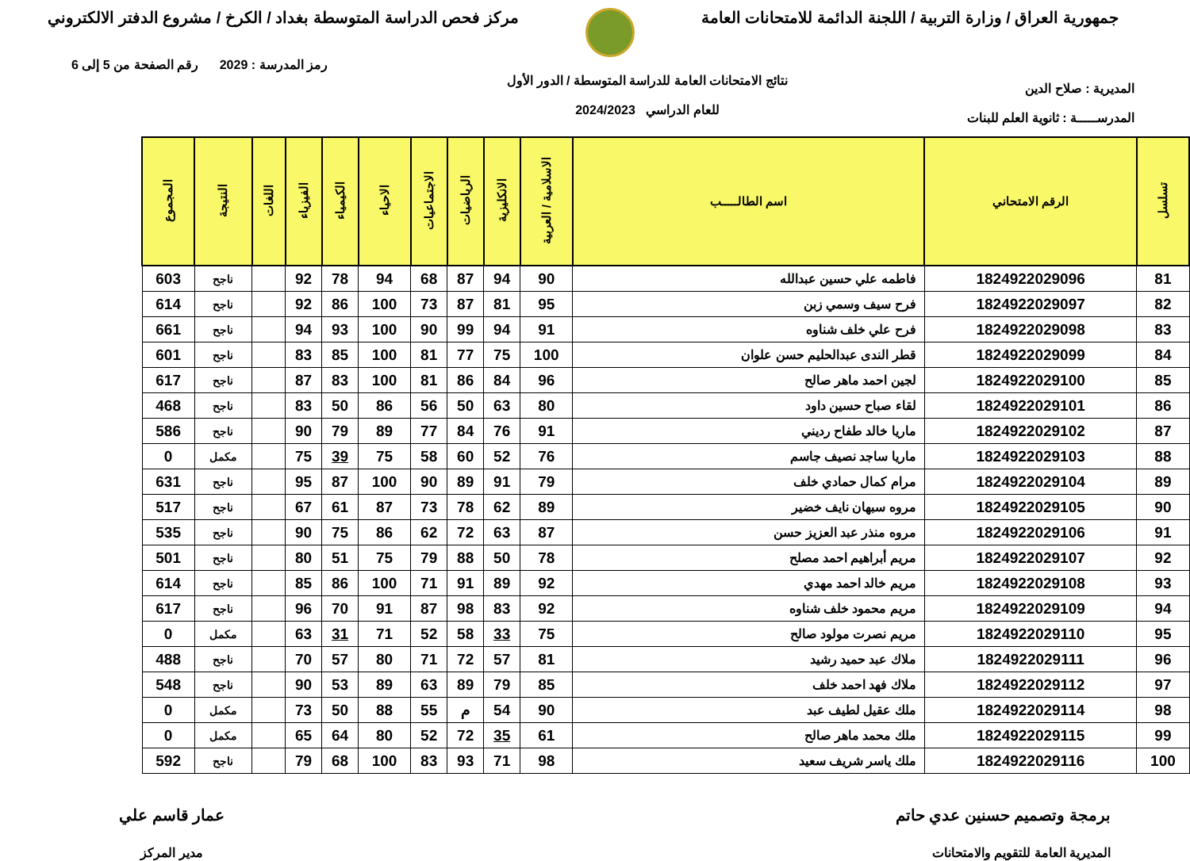جمهورية العراق / وزارة التربية / اللجنة الدائمة للامتحانات العامة
مركز فحص الدراسة المتوسطة بغداد / الكرخ / مشروع الدفتر الالكتروني
المديرية : صلاح الدين
المدرســـــة : ثانوية العلم للبنات
نتائج الامتحانات العامة للدراسة المتوسطة / الدور الأول
للعام الدراسي 2024/2023
رمز المدرسة : 2029 رقم الصفحة من 5 إلى 6
| تسلسل | الرقم الامتحاني | اسم الطالـــــب | الاسلامية / العربية | الانكليزية | الرياضيات | الاجتماعيات | الاحياء | الكيمياء | الفيزياء | اللغات | النتيجة | المجموع |
| --- | --- | --- | --- | --- | --- | --- | --- | --- | --- | --- | --- | --- |
| 81 | 1824922029096 | فاطمه علي حسين عبدالله | 90 | 94 | 87 | 68 | 94 | 78 | 92 | | ناجح | 603 |
| 82 | 1824922029097 | فرح سيف وسمي زبن | 95 | 81 | 87 | 73 | 100 | 86 | 92 | | ناجح | 614 |
| 83 | 1824922029098 | فرح علي خلف شناوه | 91 | 94 | 99 | 90 | 100 | 93 | 94 | | ناجح | 661 |
| 84 | 1824922029099 | قطر الندى عبدالحليم حسن علوان | 100 | 75 | 77 | 81 | 100 | 85 | 83 | | ناجح | 601 |
| 85 | 1824922029100 | لجين احمد ماهر صالح | 96 | 84 | 86 | 81 | 100 | 83 | 87 | | ناجح | 617 |
| 86 | 1824922029101 | لقاء صباح حسين داود | 80 | 63 | 50 | 56 | 86 | 50 | 83 | | ناجح | 468 |
| 87 | 1824922029102 | ماريا خالد طفاح رديني | 91 | 76 | 84 | 77 | 89 | 79 | 90 | | ناجح | 586 |
| 88 | 1824922029103 | ماريا ساجد نصيف جاسم | 76 | 52 | 60 | 58 | 75 | 39 | 75 | | مكمل | 0 |
| 89 | 1824922029104 | مرام كمال حمادي خلف | 79 | 91 | 89 | 90 | 100 | 87 | 95 | | ناجح | 631 |
| 90 | 1824922029105 | مروه سبهان نايف خضير | 89 | 62 | 78 | 73 | 87 | 61 | 67 | | ناجح | 517 |
| 91 | 1824922029106 | مروه منذر عبد العزيز حسن | 87 | 63 | 72 | 62 | 86 | 75 | 90 | | ناجح | 535 |
| 92 | 1824922029107 | مريم أبراهيم احمد مصلح | 78 | 50 | 88 | 79 | 75 | 51 | 80 | | ناجح | 501 |
| 93 | 1824922029108 | مريم خالد احمد مهدي | 92 | 89 | 91 | 71 | 100 | 86 | 85 | | ناجح | 614 |
| 94 | 1824922029109 | مريم محمود خلف شناوه | 92 | 83 | 98 | 87 | 91 | 70 | 96 | | ناجح | 617 |
| 95 | 1824922029110 | مريم نصرت مولود صالح | 75 | 33 | 58 | 52 | 71 | 31 | 63 | | مكمل | 0 |
| 96 | 1824922029111 | ملاك عبد حميد رشيد | 81 | 57 | 72 | 71 | 80 | 57 | 70 | | ناجح | 488 |
| 97 | 1824922029112 | ملاك فهد احمد خلف | 85 | 79 | 89 | 63 | 89 | 53 | 90 | | ناجح | 548 |
| 98 | 1824922029114 | ملك عقيل لطيف عبد | 90 | 54 | م | 55 | 88 | 50 | 73 | | مكمل | 0 |
| 99 | 1824922029115 | ملك محمد ماهر صالح | 61 | 35 | 72 | 52 | 80 | 64 | 65 | | مكمل | 0 |
| 100 | 1824922029116 | ملك ياسر شريف سعيد | 98 | 71 | 93 | 83 | 100 | 68 | 79 | | ناجح | 592 |
برمجة وتصميم حسنين عدي حاتم
المديرية العامة للتقويم والامتحانات
عمار قاسم علي
مدير المركز